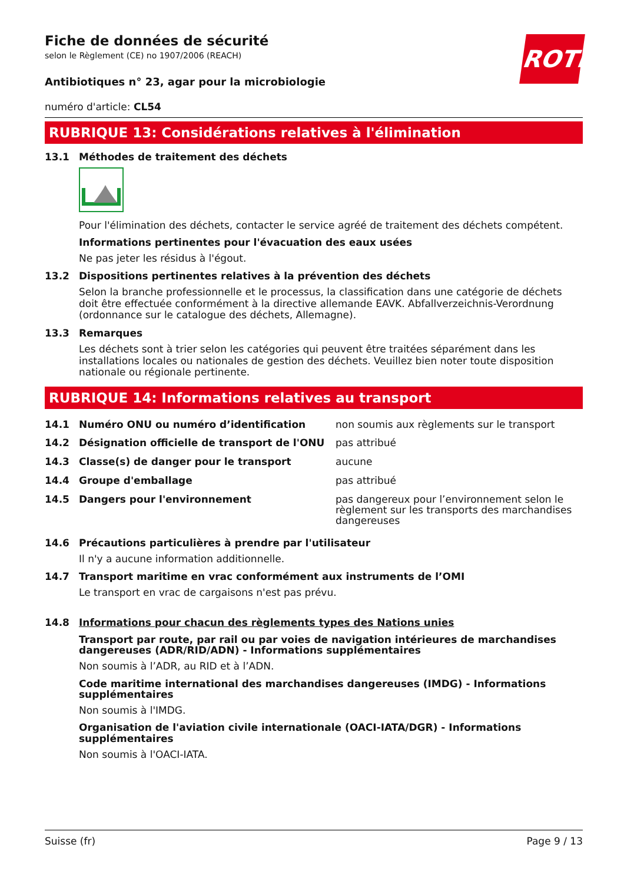ROTH
Fiche de données de sécurité
selon le Règlement (CE) no 1907/2006 (REACH)
Antibiotiques n° 23, agar pour la microbiologie
numéro d'article: CL54
RUBRIQUE 13: Considérations relatives à l'élimination
13.1 Méthodes de traitement des déchets
Pour l'élimination des déchets, contacter le service agréé de traitement des déchets compétent.
Informations pertinentes pour l'évacuation des eaux usées
Ne pas jeter les résidus à l'égout.
13.2 Dispositions pertinentes relatives à la prévention des déchets
Selon la branche professionnelle et le processus, la classification dans une catégorie de déchets doit être effectuée conformément à la directive allemande EAVK. Abfallverzeichnis-Verordnung (ordonnance sur le catalogue des déchets, Allemagne).
13.3 Remarques
Les déchets sont à trier selon les catégories qui peuvent être traitées séparément dans les installations locales ou nationales de gestion des déchets. Veuillez bien noter toute disposition nationale ou régionale pertinente.
RUBRIQUE 14: Informations relatives au transport
| 14.1 | Numéro ONU ou numéro d’identification | non soumis aux règlements sur le transport |
| 14.2 | Désignation officielle de transport de l'ONU | pas attribué |
| 14.3 | Classe(s) de danger pour le transport | aucune |
| 14.4 | Groupe d'emballage | pas attribué |
| 14.5 | Dangers pour l'environnement | pas dangereux pour l’environnement selon le règlement sur les transports des marchandises dangereuses |
14.6 Précautions particulières à prendre par l'utilisateur
Il n'y a aucune information additionnelle.
14.7 Transport maritime en vrac conformément aux instruments de l’OMI
Le transport en vrac de cargaisons n'est pas prévu.
14.8 Informations pour chacun des règlements types des Nations unies
Transport par route, par rail ou par voies de navigation intérieures de marchandises dangereuses (ADR/RID/ADN) - Informations supplémentaires
Non soumis à l’ADR, au RID et à l’ADN.
Code maritime international des marchandises dangereuses (IMDG) - Informations supplémentaires
Non soumis à l'IMDG.
Organisation de l'aviation civile internationale (OACI-IATA/DGR) - Informations supplémentaires
Non soumis à l'OACI-IATA.
Suisse (fr) Page 9 / 13